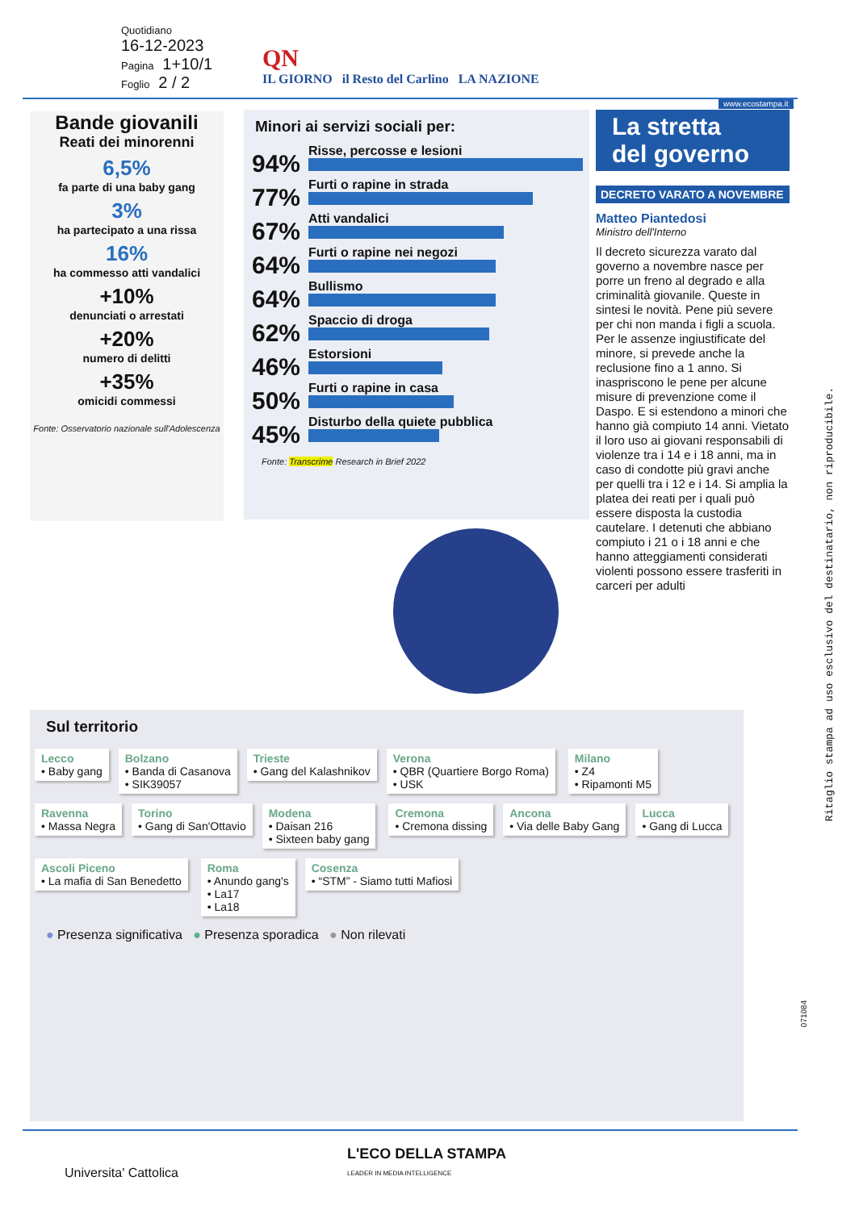Quotidiano
16-12-2023
Pagina 1+10/1
Foglio 2 / 2
QN
IL GIORNO il Resto del Carlino LA NAZIONE
www.ecostampa.it
Bande giovanili
Reati dei minorenni
6,5%
fa parte di una baby gang
3%
ha partecipato a una rissa
16%
ha commesso atti vandalici
+10%
denunciati o arrestati
+20%
numero di delitti
+35%
omicidi commessi
Fonte: Osservatorio nazionale sull'Adolescenza
Minori ai servizi sociali per:
94%
Risse, percosse e lesioni
77%
Furti o rapine in strada
67%
Atti vandalici
64%
Furti o rapine nei negozi
64%
Bullismo
62%
Spaccio di droga
46%
Estorsioni
50%
Furti o rapine in casa
45%
Disturbo della quiete pubblica
Fonte: Transcrime Research in Brief 2022
La stretta
del governo
DECRETO VARATO A NOVEMBRE
Matteo Piantedosi
Ministro dell'Interno
Il decreto sicurezza varato dal governo a novembre nasce per porre un freno al degrado e alla criminalità giovanile. Queste in sintesi le novità. Pene più severe per chi non manda i figli a scuola. Per le assenze ingiustificate del minore, si prevede anche la reclusione fino a 1 anno. Si inaspriscono le pene per alcune misure di prevenzione come il Daspo. E si estendono a minori che hanno già compiuto 14 anni. Vietato il loro uso ai giovani responsabili di violenze tra i 14 e i 18 anni, ma in caso di condotte più gravi anche per quelli tra i 12 e i 14. Si amplia la platea dei reati per i quali può essere disposta la custodia cautelare. I detenuti che abbiano compiuto i 21 o i 18 anni e che hanno atteggiamenti considerati violenti possono essere trasferiti in carceri per adulti
Sul territorio
Lecco
• Baby gang
Bolzano
• Banda di Casanova
• SIK39057
Trieste
• Gang del Kalashnikov
Verona
• QBR (Quartiere Borgo Roma)
• USK
Milano
• Z4
• Ripamonti M5
Ravenna
• Massa Negra
Torino
• Gang di San'Ottavio
Modena
• Daisan 216
• Sixteen baby gang
Cremona
• Cremona dissing
Ancona
• Via delle Baby Gang
Lucca
• Gang di Lucca
Ascoli Piceno
• La mafia di San Benedetto
Roma
• Anundo gang's
• La17
• La18
Cosenza
• “STM” - Siamo tutti Mafiosi
● Presenza significativa ● Presenza sporadica ● Non rilevati
L'ECO DELLA STAMPA
LEADER IN MEDIA INTELLIGENCE
Universita' Cattolica
Ritaglio stampa ad uso esclusivo del destinatario, non riproducibile.
071084